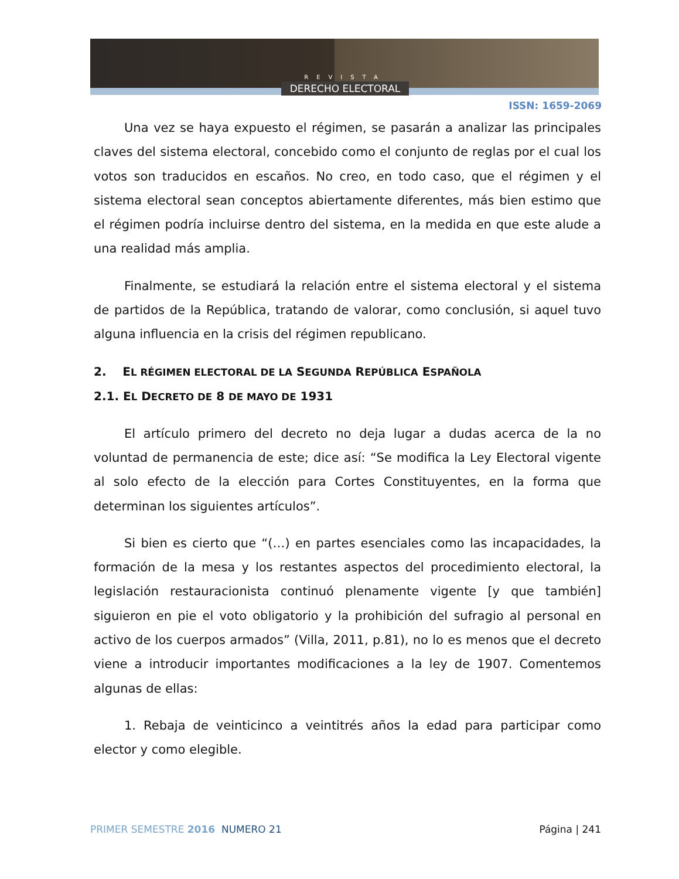REVISTA
DERECHO ELECTORAL
ISSN: 1659-2069
Una vez se haya expuesto el régimen, se pasarán a analizar las principales claves del sistema electoral, concebido como el conjunto de reglas por el cual los votos son traducidos en escaños. No creo, en todo caso, que el régimen y el sistema electoral sean conceptos abiertamente diferentes, más bien estimo que el régimen podría incluirse dentro del sistema, en la medida en que este alude a una realidad más amplia.
Finalmente, se estudiará la relación entre el sistema electoral y el sistema de partidos de la República, tratando de valorar, como conclusión, si aquel tuvo alguna influencia en la crisis del régimen republicano.
2. EL RÉGIMEN ELECTORAL DE LA SEGUNDA REPÚBLICA ESPAÑOLA
2.1. EL DECRETO DE 8 DE MAYO DE 1931
El artículo primero del decreto no deja lugar a dudas acerca de la no voluntad de permanencia de este; dice así: “Se modifica la Ley Electoral vigente al solo efecto de la elección para Cortes Constituyentes, en la forma que determinan los siguientes artículos”.
Si bien es cierto que “(…) en partes esenciales como las incapacidades, la formación de la mesa y los restantes aspectos del procedimiento electoral, la legislación restauracionista continuó plenamente vigente [y que también] siguieron en pie el voto obligatorio y la prohibición del sufragio al personal en activo de los cuerpos armados” (Villa, 2011, p.81), no lo es menos que el decreto viene a introducir importantes modificaciones a la ley de 1907. Comentemos algunas de ellas:
1. Rebaja de veinticinco a veintitrés años la edad para participar como elector y como elegible.
PRIMER SEMESTRE 2016 NUMERO 21 Página | 241